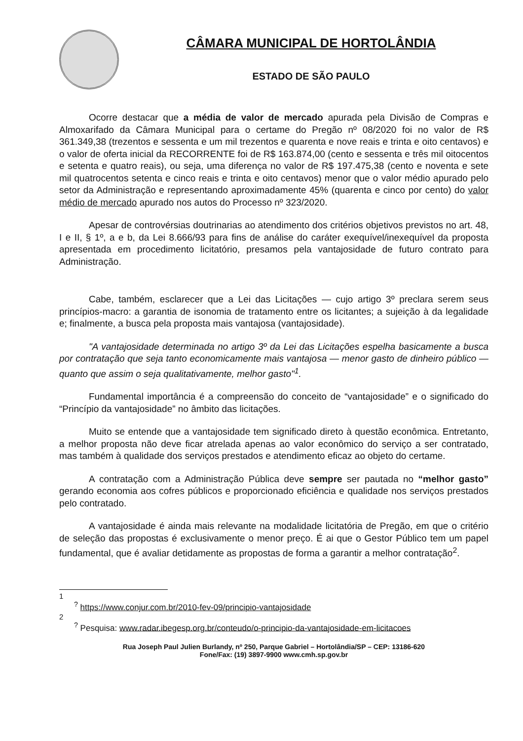CÂMARA MUNICIPAL DE HORTOLÂNDIA
ESTADO DE SÃO PAULO
Ocorre destacar que a média de valor de mercado apurada pela Divisão de Compras e Almoxarifado da Câmara Municipal para o certame do Pregão nº 08/2020 foi no valor de R$ 361.349,38 (trezentos e sessenta e um mil trezentos e quarenta e nove reais e trinta e oito centavos) e o valor de oferta inicial da RECORRENTE foi de R$ 163.874,00 (cento e sessenta e três mil oitocentos e setenta e quatro reais), ou seja, uma diferença no valor de R$ 197.475,38 (cento e noventa e sete mil quatrocentos setenta e cinco reais e trinta e oito centavos) menor que o valor médio apurado pelo setor da Administração e representando aproximadamente 45% (quarenta e cinco por cento) do valor médio de mercado apurado nos autos do Processo nº 323/2020.
Apesar de controvérsias doutrinarias ao atendimento dos critérios objetivos previstos no art. 48, I e II, § 1º, a e b, da Lei 8.666/93 para fins de análise do caráter exequível/inexequível da proposta apresentada em procedimento licitatório, presamos pela vantajosidade de futuro contrato para Administração.
Cabe, também, esclarecer que a Lei das Licitações — cujo artigo 3º preclara serem seus princípios-macro: a garantia de isonomia de tratamento entre os licitantes; a sujeição à da legalidade e; finalmente, a busca pela proposta mais vantajosa (vantajosidade).
"A vantajosidade determinada no artigo 3º da Lei das Licitações espelha basicamente a busca por contratação que seja tanto economicamente mais vantajosa — menor gasto de dinheiro público — quanto que assim o seja qualitativamente, melhor gasto"<sup>1</sup>.
Fundamental importância é a compreensão do conceito de “vantajosidade” e o significado do “Princípio da vantajosidade” no âmbito das licitações.
Muito se entende que a vantajosidade tem significado direto à questão econômica. Entretanto, a melhor proposta não deve ficar atrelada apenas ao valor econômico do serviço a ser contratado, mas também à qualidade dos serviços prestados e atendimento eficaz ao objeto do certame.
A contratação com a Administração Pública deve sempre ser pautada no “melhor gasto” gerando economia aos cofres públicos e proporcionado eficiência e qualidade nos serviços prestados pelo contratado.
A vantajosidade é ainda mais relevante na modalidade licitatória de Pregão, em que o critério de seleção das propostas é exclusivamente o menor preço. É ai que o Gestor Público tem um papel fundamental, que é avaliar detidamente as propostas de forma a garantir a melhor contratação<sup>2</sup>.
1
<sup>?</sup> https://www.conjur.com.br/2010-fev-09/principio-vantajosidade
2
<sup>?</sup> Pesquisa: www.radar.ibegesp.org.br/conteudo/o-principio-da-vantajosidade-em-licitacoes
Rua Joseph Paul Julien Burlandy, nº 250, Parque Gabriel – Hortolândia/SP – CEP: 13186-620
Fone/Fax: (19) 3897-9900 www.cmh.sp.gov.br